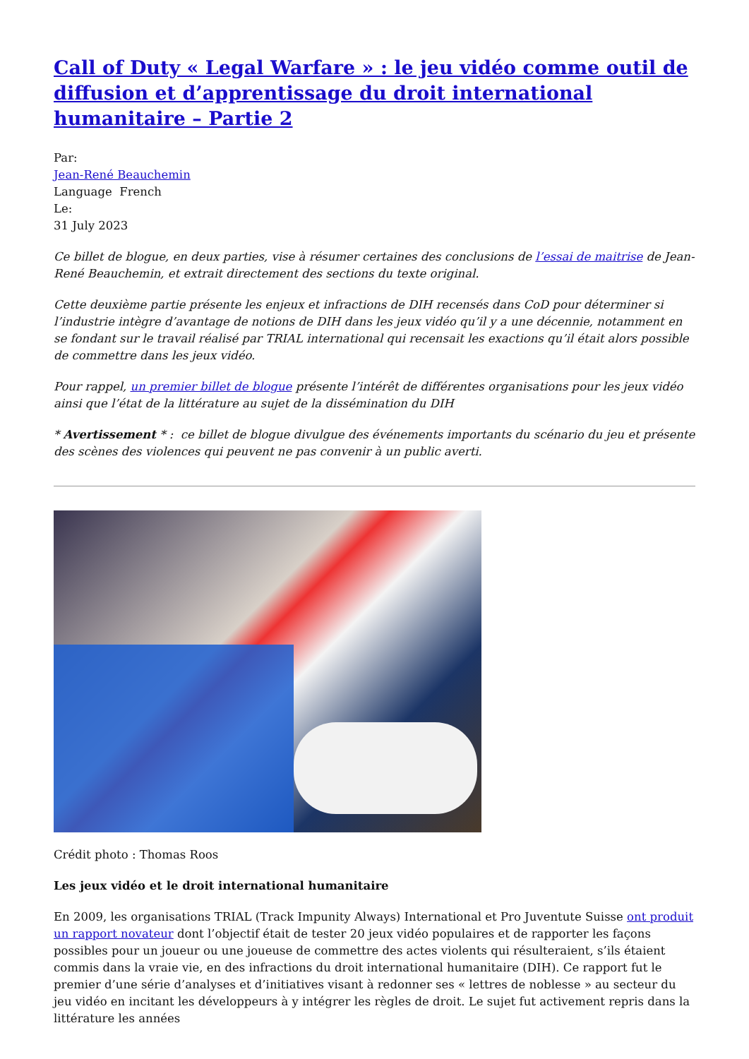Call of Duty « Legal Warfare » : le jeu vidéo comme outil de diffusion et d’apprentissage du droit international humanitaire – Partie 2
Par:
Jean-René Beauchemin
Language French
Le:
31 July 2023
Ce billet de blogue, en deux parties, vise à résumer certaines des conclusions de l’essai de maitrise de Jean-René Beauchemin, et extrait directement des sections du texte original.
Cette deuxième partie présente les enjeux et infractions de DIH recensés dans CoD pour déterminer si l’industrie intègre d’avantage de notions de DIH dans les jeux vidéo qu’il y a une décennie, notamment en se fondant sur le travail réalisé par TRIAL international qui recensait les exactions qu’il était alors possible de commettre dans les jeux vidéo.
Pour rappel, un premier billet de blogue présente l’intérêt de différentes organisations pour les jeux vidéo ainsi que l’état de la littérature au sujet de la dissémination du DIH
* Avertissement * : ce billet de blogue divulgue des événements importants du scénario du jeu et présente des scènes des violences qui peuvent ne pas convenir à un public averti.
Crédit photo : Thomas Roos
Les jeux vidéo et le droit international humanitaire
En 2009, les organisations TRIAL (Track Impunity Always) International et Pro Juventute Suisse ont produit un rapport novateur dont l’objectif était de tester 20 jeux vidéo populaires et de rapporter les façons possibles pour un joueur ou une joueuse de commettre des actes violents qui résulteraient, s’ils étaient commis dans la vraie vie, en des infractions du droit international humanitaire (DIH). Ce rapport fut le premier d’une série d’analyses et d’initiatives visant à redonner ses « lettres de noblesse » au secteur du jeu vidéo en incitant les développeurs à y intégrer les règles de droit. Le sujet fut activement repris dans la littérature les années